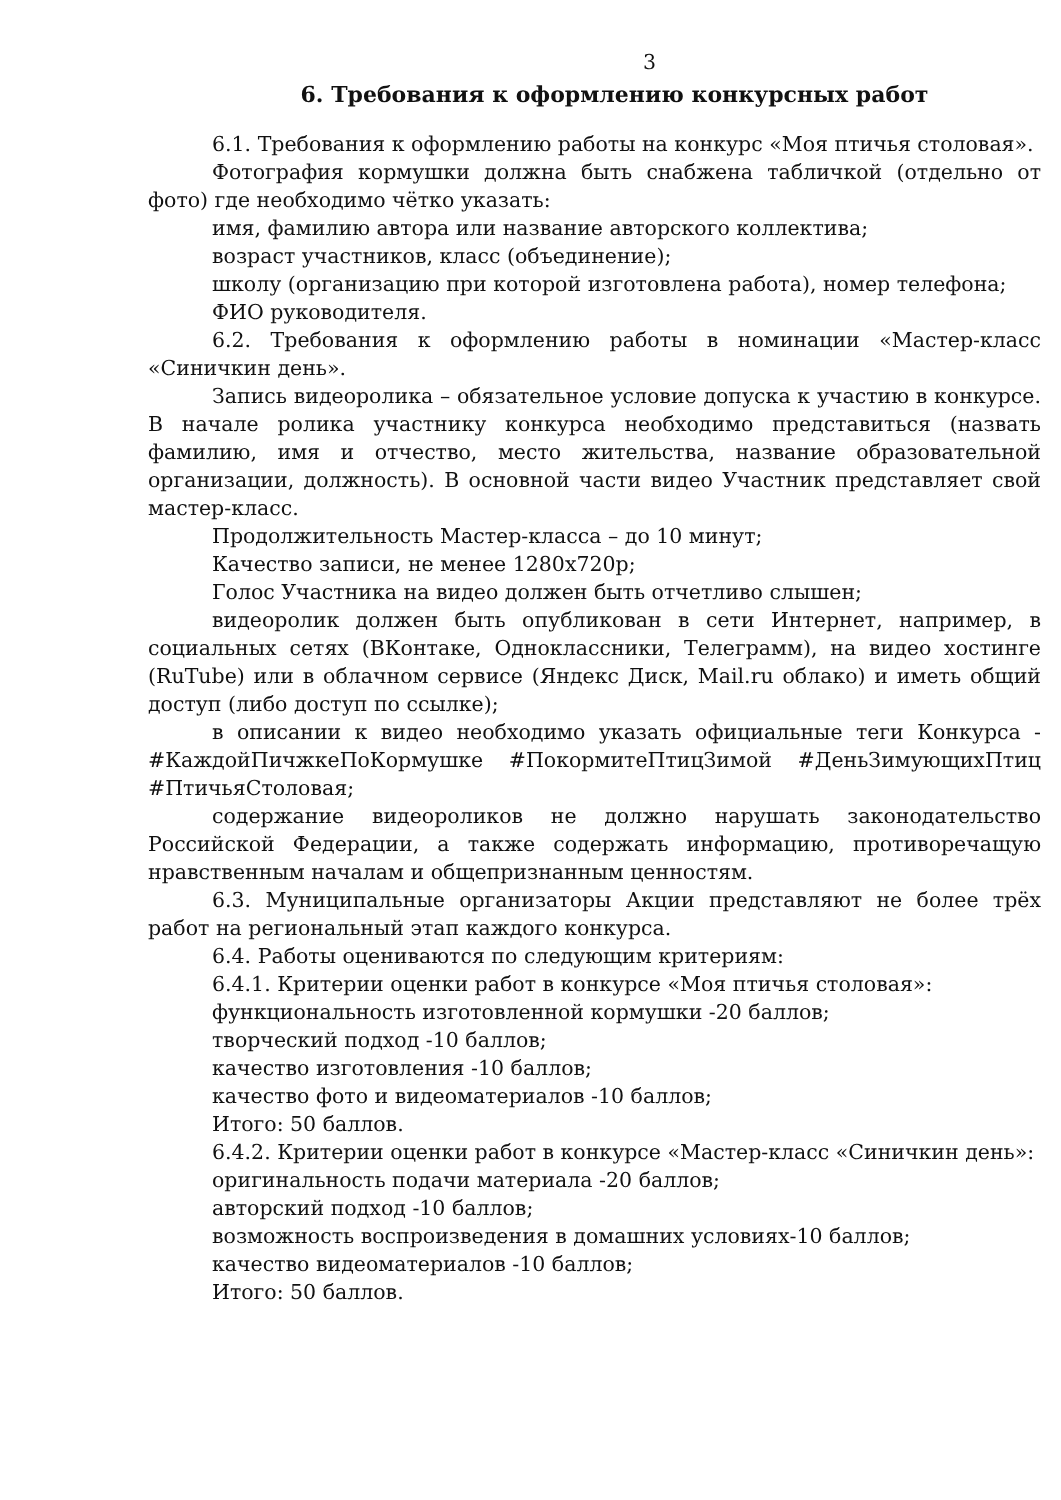3
6. Требования к оформлению конкурсных работ
6.1. Требования к оформлению работы на конкурс «Моя птичья столовая».
Фотография кормушки должна быть снабжена табличкой (отдельно от фото) где необходимо чётко указать:
имя, фамилию автора или название авторского коллектива;
возраст участников, класс (объединение);
школу (организацию при которой изготовлена работа), номер телефона;
ФИО руководителя.
6.2. Требования к оформлению работы в номинации «Мастер-класс «Синичкин день».
Запись видеоролика – обязательное условие допуска к участию в конкурсе. В начале ролика участнику конкурса необходимо представиться (назвать фамилию, имя и отчество, место жительства, название образовательной организации, должность). В основной части видео Участник представляет свой мастер-класс.
Продолжительность Мастер-класса – до 10 минут;
Качество записи, не менее 1280х720р;
Голос Участника на видео должен быть отчетливо слышен;
видеоролик должен быть опубликован в сети Интернет, например, в социальных сетях (ВКонтаке, Одноклассники, Телеграмм), на видео хостинге (RuTube) или в облачном сервисе (Яндекс Диск, Mail.ru облако) и иметь общий доступ (либо доступ по ссылке);
в описании к видео необходимо указать официальные теги Конкурса - #КаждойПичжкеПоКормушке #ПокормитеПтицЗимой #ДеньЗимующихПтиц #ПтичьяСтоловая;
содержание видеороликов не должно нарушать законодательство Российской Федерации, а также содержать информацию, противоречащую нравственным началам и общепризнанным ценностям.
6.3. Муниципальные организаторы Акции представляют не более трёх работ на региональный этап каждого конкурса.
6.4. Работы оцениваются по следующим критериям:
6.4.1. Критерии оценки работ в конкурсе «Моя птичья столовая»:
функциональность изготовленной кормушки -20 баллов;
творческий подход -10 баллов;
качество изготовления -10 баллов;
качество фото и видеоматериалов -10 баллов;
Итого: 50 баллов.
6.4.2. Критерии оценки работ в конкурсе «Мастер-класс «Синичкин день»:
оригинальность подачи материала -20 баллов;
авторский подход -10 баллов;
возможность воспроизведения в домашних условиях-10 баллов;
качество видеоматериалов -10 баллов;
Итого: 50 баллов.